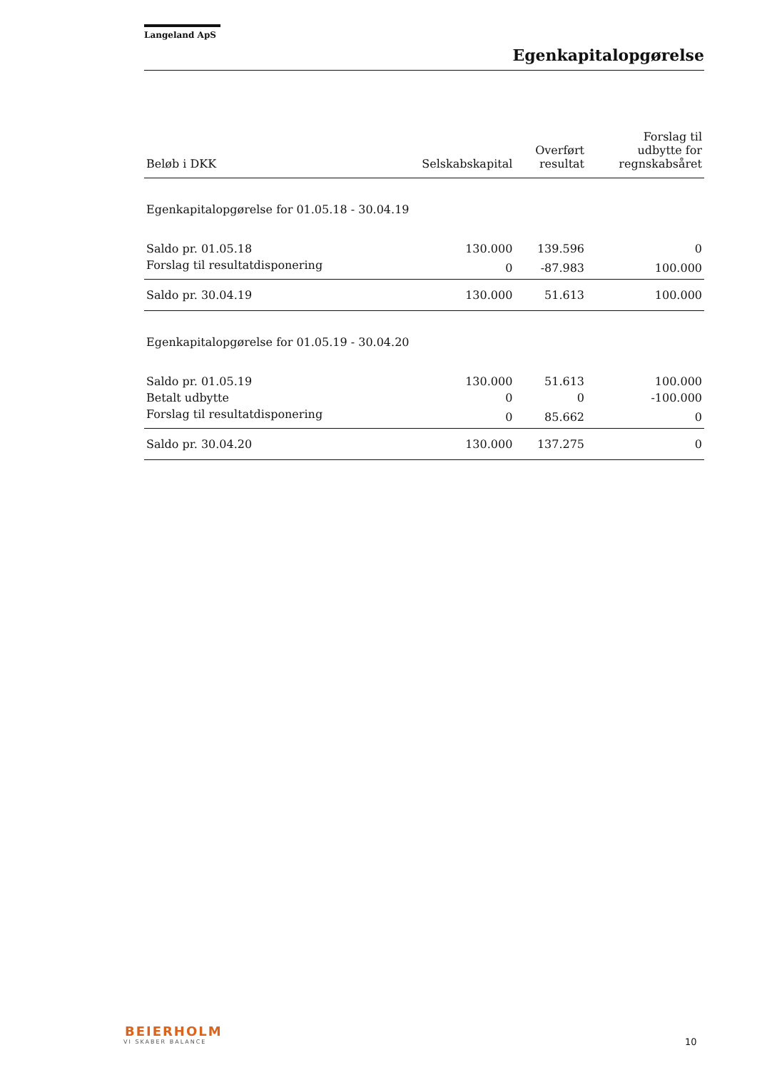Langeland ApS
Egenkapitalopgørelse
| Beløb i DKK | Selskabskapital | Overført resultat | Forslag til udbytte for regnskabsåret |
| --- | --- | --- | --- |
| Egenkapitalopgørelse for 01.05.18 - 30.04.19 | | | |
| Saldo pr. 01.05.18 | 130.000 | 139.596 | 0 |
| Forslag til resultatdisponering | 0 | -87.983 | 100.000 |
| Saldo pr. 30.04.19 | 130.000 | 51.613 | 100.000 |
| Egenkapitalopgørelse for 01.05.19 - 30.04.20 | | | |
| Saldo pr. 01.05.19 | 130.000 | 51.613 | 100.000 |
| Betalt udbytte | 0 | 0 | -100.000 |
| Forslag til resultatdisponering | 0 | 85.662 | 0 |
| Saldo pr. 30.04.20 | 130.000 | 137.275 | 0 |
BEIERHOLM
VI SKABER BALANCE
10